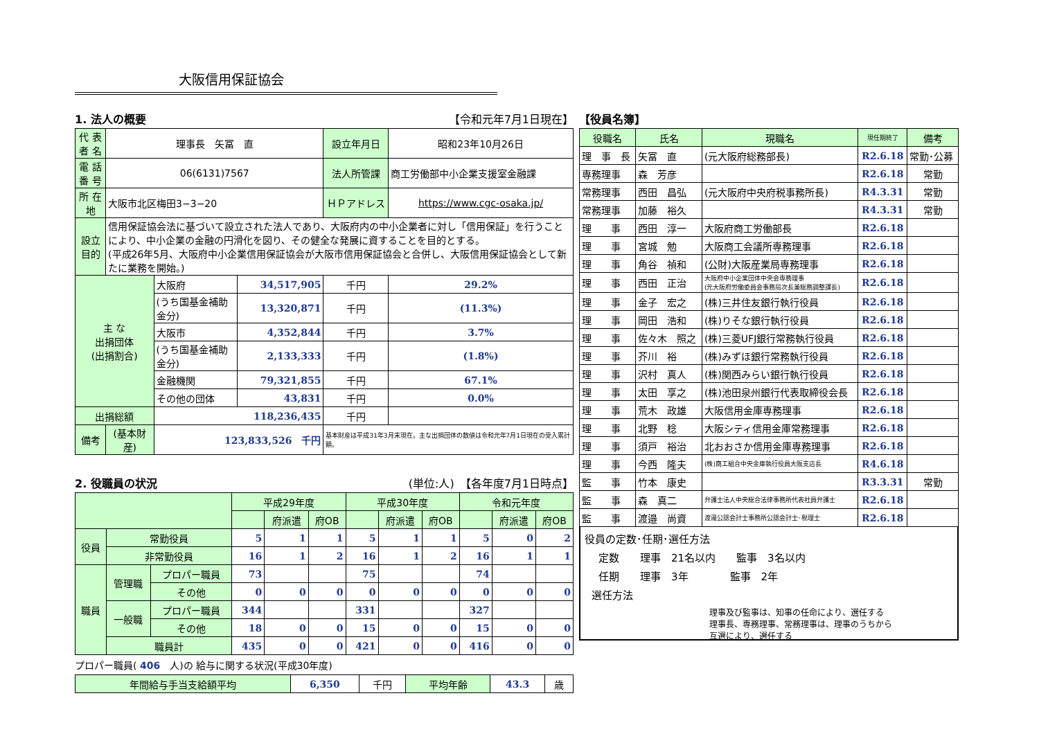大阪信用保証協会
1. 法人の概要 【令和元年7月1日現在】
| 代 表 者 名 | 理事長 矢冨 直 | | | 設立年月日 | 昭和23年10月26日 |
| 電 話 番 号 | 06(6131)7567 | | | 法人所管課 | 商工労働部中小企業支援室金融課 |
| 所 在 地 | 大阪市北区梅田3−3−20 | | | ＨＰアドレス | https://www.cgc-osaka.jp/ |
| 設立目的 | 信用保証協会法に基づいて設立された法人であり、大阪府内の中小企業者に対し「信用保証」を行うことにより、中小企業の金融の円滑化を図り、その健全な発展に資することを目的とする。 (平成26年5月、大阪府中小企業信用保証協会が大阪市信用保証協会と合併し、大阪信用保証協会として新たに業務を開始。) | | | | |
| 主 な 出捐団体 (出捐割合) | | 大阪府 | 34,517,905 | 千円 | 29.2% |
| | | (うち国基金補助金分) | 13,320,871 | 千円 | (11.3%) |
| | | 大阪市 | 4,352,844 | 千円 | 3.7% |
| | | (うち国基金補助金分) | 2,133,333 | 千円 | (1.8%) |
| | | 金融機関 | 79,321,855 | 千円 | 67.1% |
| | | その他の団体 | 43,831 | 千円 | 0.0% |
| 出捐総額 | | 118,236,435 | | 千円 | |
| 備考 | (基本財産) | 123,833,526 千円 | | 基本財産は平成31年3月末現在。主な出捐団体の数値は令和元年7月1日現在の受入累計額。 | |
2. 役職員の状況 (単位:人)　【各年度7月1日時点】
| | | | 平成29年度 | | | 平成30年度 | | | 令和元年度 | | |
| | | | | 府派遣 | 府OB | | 府派遣 | 府OB | | 府派遣 | 府OB |
| 役員 | 常勤役員 | | 5 | 1 | 1 | 5 | 1 | 1 | 5 | 0 | 2 |
| | 非常勤役員 | | 16 | 1 | 2 | 16 | 1 | 2 | 16 | 1 | 1 |
| 職員 | 管理職 | プロパー職員 | 73 | | | 75 | | | 74 | | |
| | | その他 | 0 | 0 | 0 | 0 | 0 | 0 | 0 | 0 | 0 |
| | 一般職 | プロパー職員 | 344 | | | 331 | | | 327 | | |
| | | その他 | 18 | 0 | 0 | 15 | 0 | 0 | 15 | 0 | 0 |
| | 職員計 | | 435 | 0 | 0 | 421 | 0 | 0 | 416 | 0 | 0 |
プロパー職員( 406　人)の 給与に関する状況(平成30年度)
| 年間給与手当支給額平均 | 6,350 | 千円 | 平均年齢 | 43.3 | 歳 |
【役員名簿】
| 役職名 | 氏名 | 現職名 | 現任期終了 | 備考 |
| 理 事 長 | 矢冨 直 | (元大阪府総務部長) | R2.6.18 | 常勤･公募 |
| 専務理事 | 森 芳彦 | | R2.6.18 | 常勤 |
| 常務理事 | 西田 昌弘 | (元大阪府中央府税事務所長) | R4.3.31 | 常勤 |
| 常務理事 | 加藤 裕久 | | R4.3.31 | 常勤 |
| 理 事 | 西田 淳一 | 大阪府商工労働部長 | R2.6.18 | |
| 理 事 | 宮城 勉 | 大阪商工会議所専務理事 | R2.6.18 | |
| 理 事 | 角谷 禎和 | (公財)大阪産業局専務理事 | R2.6.18 | |
| 理 事 | 西田 正治 | 大阪府中小企業団体中央会専務理事 (元大阪府労働委員会事務局次長兼総務調整課長) | R2.6.18 | |
| 理 事 | 金子 宏之 | (株)三井住友銀行執行役員 | R2.6.18 | |
| 理 事 | 岡田 浩和 | (株)りそな銀行執行役員 | R2.6.18 | |
| 理 事 | 佐々木 照之 | (株)三菱UFJ銀行常務執行役員 | R2.6.18 | |
| 理 事 | 芥川 裕 | (株)みずほ銀行常務執行役員 | R2.6.18 | |
| 理 事 | 沢村 真人 | (株)関西みらい銀行執行役員 | R2.6.18 | |
| 理 事 | 太田 享之 | (株)池田泉州銀行代表取締役会長 | R2.6.18 | |
| 理 事 | 荒木 政雄 | 大阪信用金庫専務理事 | R2.6.18 | |
| 理 事 | 北野 稔 | 大阪シティ信用金庫常務理事 | R2.6.18 | |
| 理 事 | 須戸 裕治 | 北おおさか信用金庫専務理事 | R2.6.18 | |
| 理 事 | 今西 隆夫 | (株)商工組合中央金庫執行役員大阪支店長 | R4.6.18 | |
| 監 事 | 竹本 康史 | | R3.3.31 | 常勤 |
| 監 事 | 森 真二 | 弁護士法人中央総合法律事務所代表社員弁護士 | R2.6.18 | |
| 監 事 | 渡邉 尚資 | 渡邉公認会計士事務所公認会計士･税理士 | R2.6.18 | |
役員の定数･任期･選任方法
定数　　理事　21名以内　　監事　3名以内
任期　　理事　3年　　　　監事　2年
選任方法
理事及び監事は、知事の任命により、選任する
理事長、専務理事、常務理事は、理事のうちから
互選により、選任する